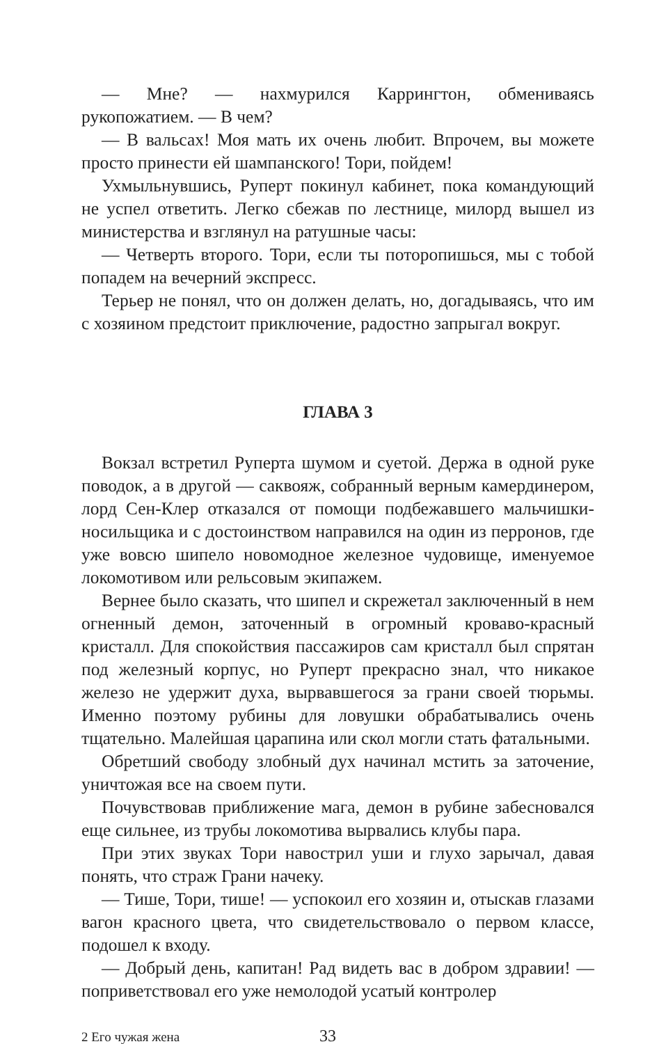— Мне? — нахмурился Каррингтон, обмениваясь рукопожатием. — В чем?
— В вальсах! Моя мать их очень любит. Впрочем, вы можете просто принести ей шампанского! Тори, пойдем!
Ухмыльнувшись, Руперт покинул кабинет, пока командующий не успел ответить. Легко сбежав по лестнице, милорд вышел из министерства и взглянул на ратушные часы:
— Четверть второго. Тори, если ты поторопишься, мы с тобой попадем на вечерний экспресс.
Терьер не понял, что он должен делать, но, догадываясь, что им с хозяином предстоит приключение, радостно запрыгал вокруг.
ГЛАВА 3
Вокзал встретил Руперта шумом и суетой. Держа в одной руке поводок, а в другой — саквояж, собранный верным камердинером, лорд Сен-Клер отказался от помощи подбежавшего мальчишки-носильщика и с достоинством направился на один из перронов, где уже вовсю шипело новомодное железное чудовище, именуемое локомотивом или рельсовым экипажем.
Вернее было сказать, что шипел и скрежетал заключенный в нем огненный демон, заточенный в огромный кроваво-красный кристалл. Для спокойствия пассажиров сам кристалл был спрятан под железный корпус, но Руперт прекрасно знал, что никакое железо не удержит духа, вырвавшегося за грани своей тюрьмы. Именно поэтому рубины для ловушки обрабатывались очень тщательно. Малейшая царапина или скол могли стать фатальными.
Обретший свободу злобный дух начинал мстить за заточение, уничтожая все на своем пути.
Почувствовав приближение мага, демон в рубине забесновался еще сильнее, из трубы локомотива вырвались клубы пара.
При этих звуках Тори навострил уши и глухо зарычал, давая понять, что страж Грани начеку.
— Тише, Тори, тише! — успокоил его хозяин и, отыскав глазами вагон красного цвета, что свидетельствовало о первом классе, подошел к входу.
— Добрый день, капитан! Рад видеть вас в добром здравии! — поприветствовал его уже немолодой усатый контролер
2 Его чужая жена 33